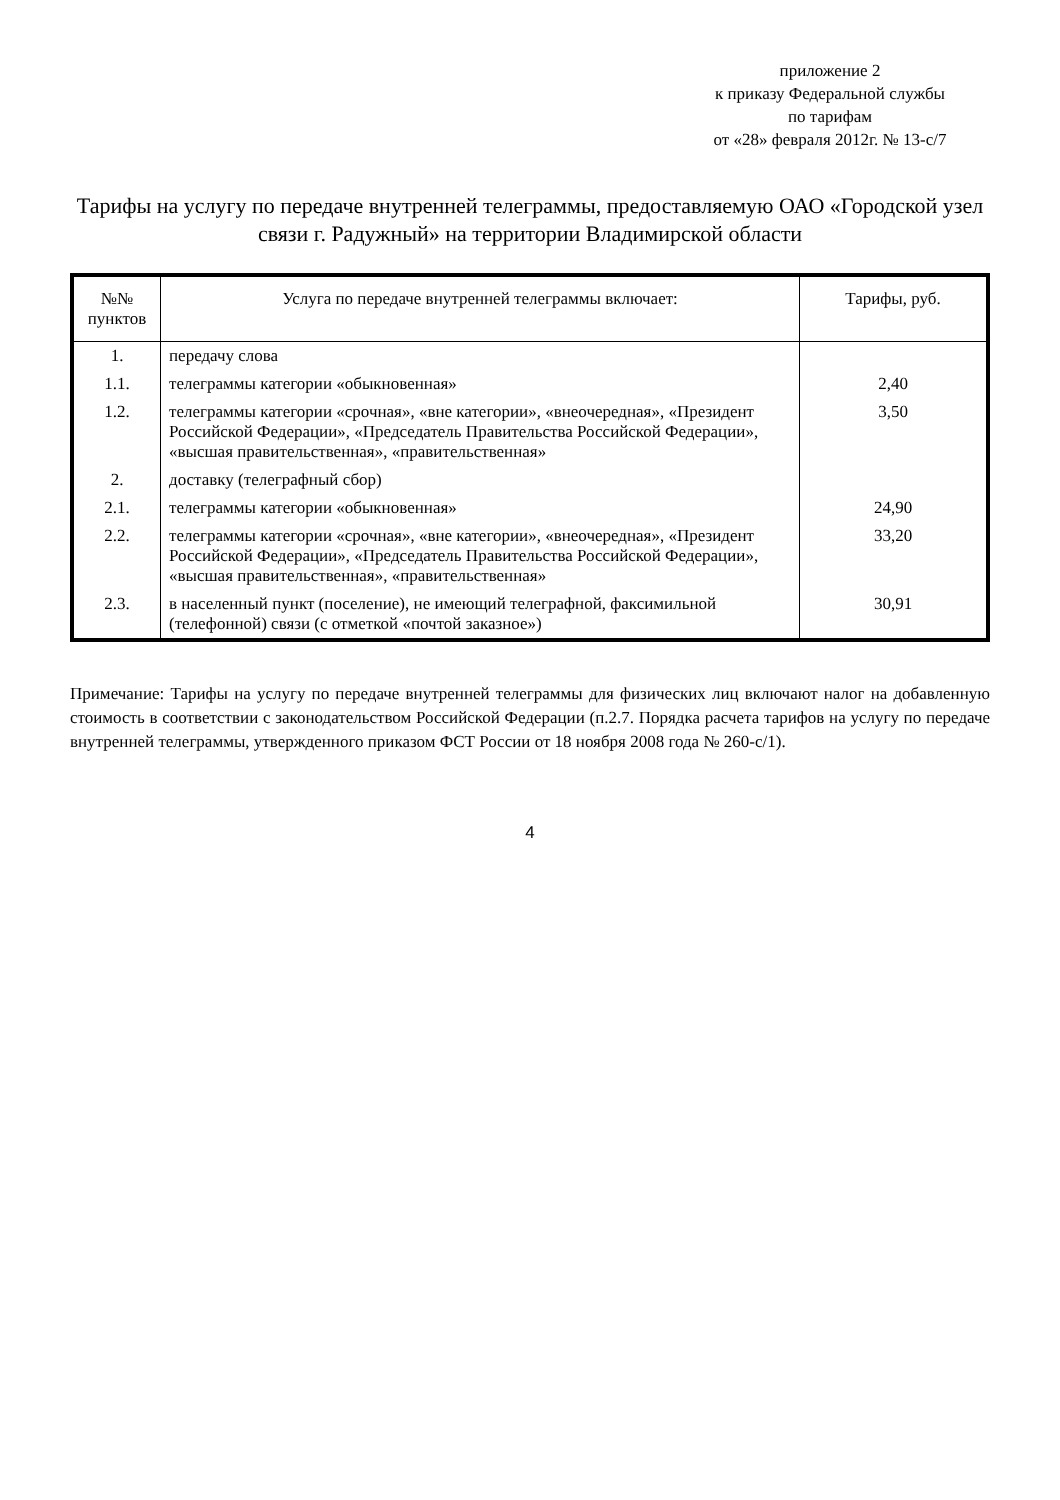приложение 2
к приказу Федеральной службы
по тарифам
от «28» февраля 2012г. № 13-с/7
Тарифы на услугу по передаче внутренней телеграммы, предоставляемую ОАО «Городской узел связи г. Радужный» на территории Владимирской области
| №№ пунктов | Услуга по передаче внутренней телеграммы включает: | Тарифы, руб. |
| --- | --- | --- |
| 1. | передачу слова | |
| 1.1. | телеграммы категории «обыкновенная» | 2,40 |
| 1.2. | телеграммы категории «срочная», «вне категории», «внеочередная», «Президент Российской Федерации», «Председатель Правительства Российской Федерации», «высшая правительственная», «правительственная» | 3,50 |
| 2. | доставку (телеграфный сбор) | |
| 2.1. | телеграммы категории «обыкновенная» | 24,90 |
| 2.2. | телеграммы категории «срочная», «вне категории», «внеочередная», «Президент Российской Федерации», «Председатель Правительства Российской Федерации», «высшая правительственная», «правительственная» | 33,20 |
| 2.3. | в населенный пункт (поселение), не имеющий телеграфной, факсимильной (телефонной) связи (с отметкой «почтой заказное») | 30,91 |
Примечание: Тарифы на услугу по передаче внутренней телеграммы для физических лиц включают налог на добавленную стоимость в соответствии с законодательством Российской Федерации (п.2.7. Порядка расчета тарифов на услугу по передаче внутренней телеграммы, утвержденного приказом ФСТ России от 18 ноября 2008 года № 260-с/1).
4